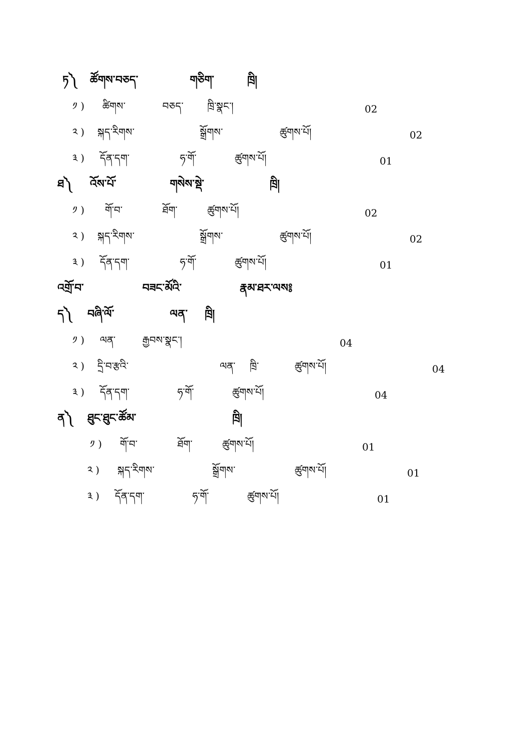ཏ༽ ཚོགས་བཅད་ གཅིག་ ཁྲི།
༡ ) ཚིགས་ བཅད་ ཁྲི་སྣང་། 02
༢ ) སྐད་རིགས་ སྒྲོགས་ ཚུགས་པོ། 02
༣ ) དོན་དག་ ཧ་གོ་ ཚུགས་པོ། 01
ཐ༽ འོས་པོ་ གསེས་སྡེ་ ཁྲི།
༡ ) གོ་བ་ ཐོག་ ཚུགས་པོ། 02
༢ ) སྐད་རིགས་ སྒྲོགས་ ཚུགས་པོ། 02
༣ ) དོན་དག་ ཧ་གོ་ ཚུགས་པོ། 01
འགྲོ་བ་ བཟང་མོའི་ རྣམ་ཐར་ལས༔
ད༽ བཞི་ལོ་ ལན་ ཁྲི།
༡ ) ལན་ རྒྱབས་སྣང་། 04
༢ ) དྲི་བ་རྩའི་ ལན་ ཁྲི་ ཚུགས་པོ། 04
༣ ) དོན་དག་ ཧ་གོ་ ཚུགས་པོ། 04
ན༽ ཐུང་ཐུང་ཚོམ་ ཁྲི།
༡ ) གོ་བ་ ཐོག་ ཚུགས་པོ། 01
༢ ) སྐད་རིགས་ སྒྲོགས་ ཚུགས་པོ། 01
༣ ) དོན་དག་ ཧ་གོ་ ཚུགས་པོ། 01